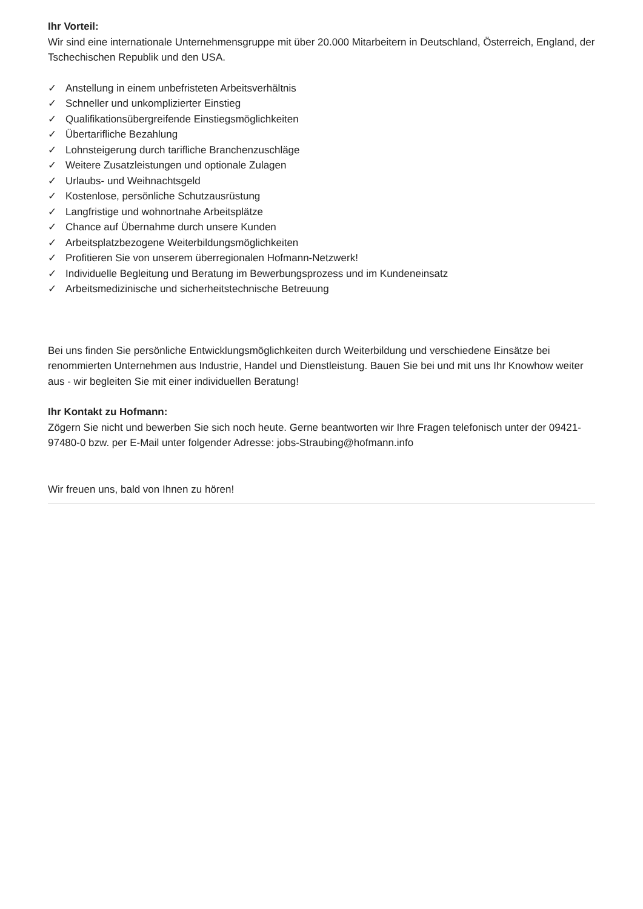Ihr Vorteil:
Wir sind eine internationale Unternehmensgruppe mit über 20.000 Mitarbeitern in Deutschland, Österreich, England, der Tschechischen Republik und den USA.
✓ Anstellung in einem unbefristeten Arbeitsverhältnis
✓ Schneller und unkomplizierter Einstieg
✓ Qualifikationsübergreifende Einstiegsmöglichkeiten
✓ Übertarifliche Bezahlung
✓ Lohnsteigerung durch tarifliche Branchenzuschläge
✓ Weitere Zusatzleistungen und optionale Zulagen
✓ Urlaubs- und Weihnachtsgeld
✓ Kostenlose, persönliche Schutzausrüstung
✓ Langfristige und wohnortnahe Arbeitsplätze
✓ Chance auf Übernahme durch unsere Kunden
✓ Arbeitsplatzbezogene Weiterbildungsmöglichkeiten
✓ Profitieren Sie von unserem überregionalen Hofmann-Netzwerk!
✓ Individuelle Begleitung und Beratung im Bewerbungsprozess und im Kundeneinsatz
✓ Arbeitsmedizinische und sicherheitstechnische Betreuung
Bei uns finden Sie persönliche Entwicklungsmöglichkeiten durch Weiterbildung und verschiedene Einsätze bei renommierten Unternehmen aus Industrie, Handel und Dienstleistung. Bauen Sie bei und mit uns Ihr Knowhow weiter aus - wir begleiten Sie mit einer individuellen Beratung!
Ihr Kontakt zu Hofmann:
Zögern Sie nicht und bewerben Sie sich noch heute. Gerne beantworten wir Ihre Fragen telefonisch unter der 09421-97480-0 bzw. per E-Mail unter folgender Adresse: jobs-Straubing@hofmann.info
Wir freuen uns, bald von Ihnen zu hören!